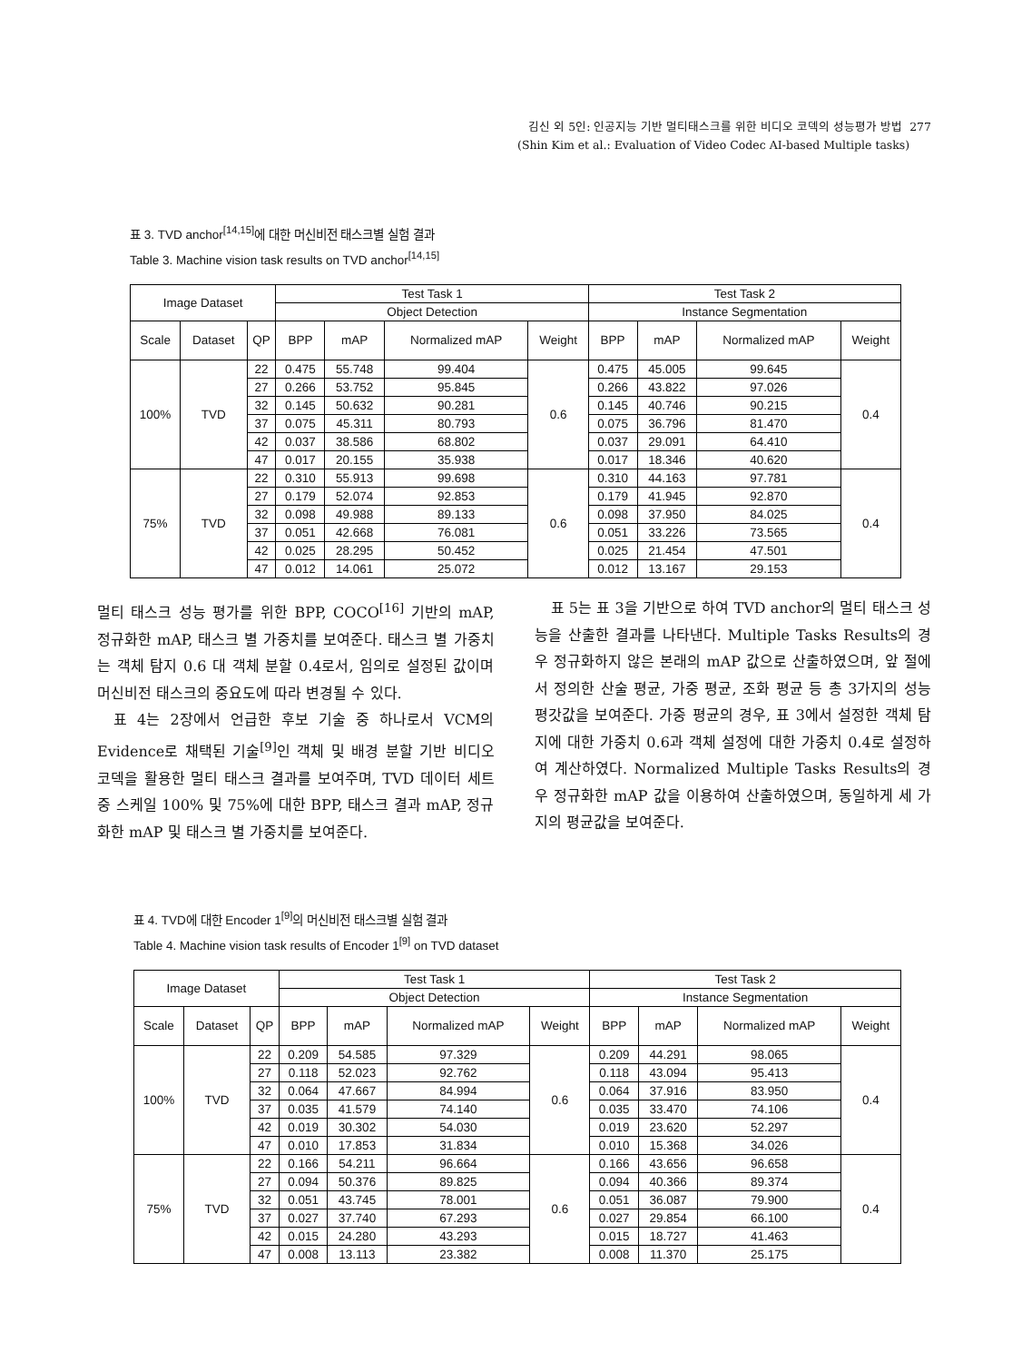김신 외 5인: 인공지능 기반 멀티태스크를 위한 비디오 코덱의 성능평가 방법 277
(Shin Kim et al.: Evaluation of Video Codec AI-based Multiple tasks)
표 3. TVD anchor<sup>[14,15]</sup>에 대한 머신비전 태스크별 실험 결과
Table 3. Machine vision task results on TVD anchor<sup>[14,15]</sup>
| Image Dataset | | | Test Task 1 | | | | Test Task 2 | | | |
| --- | --- | --- | --- | --- | --- | --- | --- | --- | --- | --- |
| | | | Object Detection | | | | Instance Segmentation | | | |
| Scale | Dataset | QP | BPP | mAP | Normalized mAP | Weight | BPP | mAP | Normalized mAP | Weight |
| 100% | TVD | 22 | 0.475 | 55.748 | 99.404 | 0.6 | 0.475 | 45.005 | 99.645 | 0.4 |
| | | 27 | 0.266 | 53.752 | 95.845 | | 0.266 | 43.822 | 97.026 | |
| | | 32 | 0.145 | 50.632 | 90.281 | | 0.145 | 40.746 | 90.215 | |
| | | 37 | 0.075 | 45.311 | 80.793 | | 0.075 | 36.796 | 81.470 | |
| | | 42 | 0.037 | 38.586 | 68.802 | | 0.037 | 29.091 | 64.410 | |
| | | 47 | 0.017 | 20.155 | 35.938 | | 0.017 | 18.346 | 40.620 | |
| 75% | TVD | 22 | 0.310 | 55.913 | 99.698 | 0.6 | 0.310 | 44.163 | 97.781 | 0.4 |
| | | 27 | 0.179 | 52.074 | 92.853 | | 0.179 | 41.945 | 92.870 | |
| | | 32 | 0.098 | 49.988 | 89.133 | | 0.098 | 37.950 | 84.025 | |
| | | 37 | 0.051 | 42.668 | 76.081 | | 0.051 | 33.226 | 73.565 | |
| | | 42 | 0.025 | 28.295 | 50.452 | | 0.025 | 21.454 | 47.501 | |
| | | 47 | 0.012 | 14.061 | 25.072 | | 0.012 | 13.167 | 29.153 | |
멀티 태스크 성능 평가를 위한 BPP, COCO<sup>[16]</sup> 기반의 mAP, 정규화한 mAP, 태스크 별 가중치를 보여준다. 태스크 별 가중치는 객체 탐지 0.6 대 객체 분할 0.4로서, 임의로 설정된 값이며 머신비전 태스크의 중요도에 따라 변경될 수 있다.
표 4는 2장에서 언급한 후보 기술 중 하나로서 VCM의 Evidence로 채택된 기술<sup>[9]</sup>인 객체 및 배경 분할 기반 비디오 코덱을 활용한 멀티 태스크 결과를 보여주며, TVD 데이터 세트 중 스케일 100% 및 75%에 대한 BPP, 태스크 결과 mAP, 정규화한 mAP 및 태스크 별 가중치를 보여준다.
표 5는 표 3을 기반으로 하여 TVD anchor의 멀티 태스크 성능을 산출한 결과를 나타낸다. Multiple Tasks Results의 경우 정규화하지 않은 본래의 mAP 값으로 산출하였으며, 앞 절에서 정의한 산술 평균, 가중 평균, 조화 평균 등 총 3가지의 성능 평갓값을 보여준다. 가중 평균의 경우, 표 3에서 설정한 객체 탐지에 대한 가중치 0.6과 객체 설정에 대한 가중치 0.4로 설정하여 계산하였다. Normalized Multiple Tasks Results의 경우 정규화한 mAP 값을 이용하여 산출하였으며, 동일하게 세 가지의 평균값을 보여준다.
표 4. TVD에 대한 Encoder 1<sup>[9]</sup>의 머신비전 태스크별 실험 결과
Table 4. Machine vision task results of Encoder 1<sup>[9]</sup> on TVD dataset
| Image Dataset | | | Test Task 1 | | | | Test Task 2 | | | |
| --- | --- | --- | --- | --- | --- | --- | --- | --- | --- | --- |
| | | | Object Detection | | | | Instance Segmentation | | | |
| Scale | Dataset | QP | BPP | mAP | Normalized mAP | Weight | BPP | mAP | Normalized mAP | Weight |
| 100% | TVD | 22 | 0.209 | 54.585 | 97.329 | 0.6 | 0.209 | 44.291 | 98.065 | 0.4 |
| | | 27 | 0.118 | 52.023 | 92.762 | | 0.118 | 43.094 | 95.413 | |
| | | 32 | 0.064 | 47.667 | 84.994 | | 0.064 | 37.916 | 83.950 | |
| | | 37 | 0.035 | 41.579 | 74.140 | | 0.035 | 33.470 | 74.106 | |
| | | 42 | 0.019 | 30.302 | 54.030 | | 0.019 | 23.620 | 52.297 | |
| | | 47 | 0.010 | 17.853 | 31.834 | | 0.010 | 15.368 | 34.026 | |
| 75% | TVD | 22 | 0.166 | 54.211 | 96.664 | 0.6 | 0.166 | 43.656 | 96.658 | 0.4 |
| | | 27 | 0.094 | 50.376 | 89.825 | | 0.094 | 40.366 | 89.374 | |
| | | 32 | 0.051 | 43.745 | 78.001 | | 0.051 | 36.087 | 79.900 | |
| | | 37 | 0.027 | 37.740 | 67.293 | | 0.027 | 29.854 | 66.100 | |
| | | 42 | 0.015 | 24.280 | 43.293 | | 0.015 | 18.727 | 41.463 | |
| | | 47 | 0.008 | 13.113 | 23.382 | | 0.008 | 11.370 | 25.175 | |